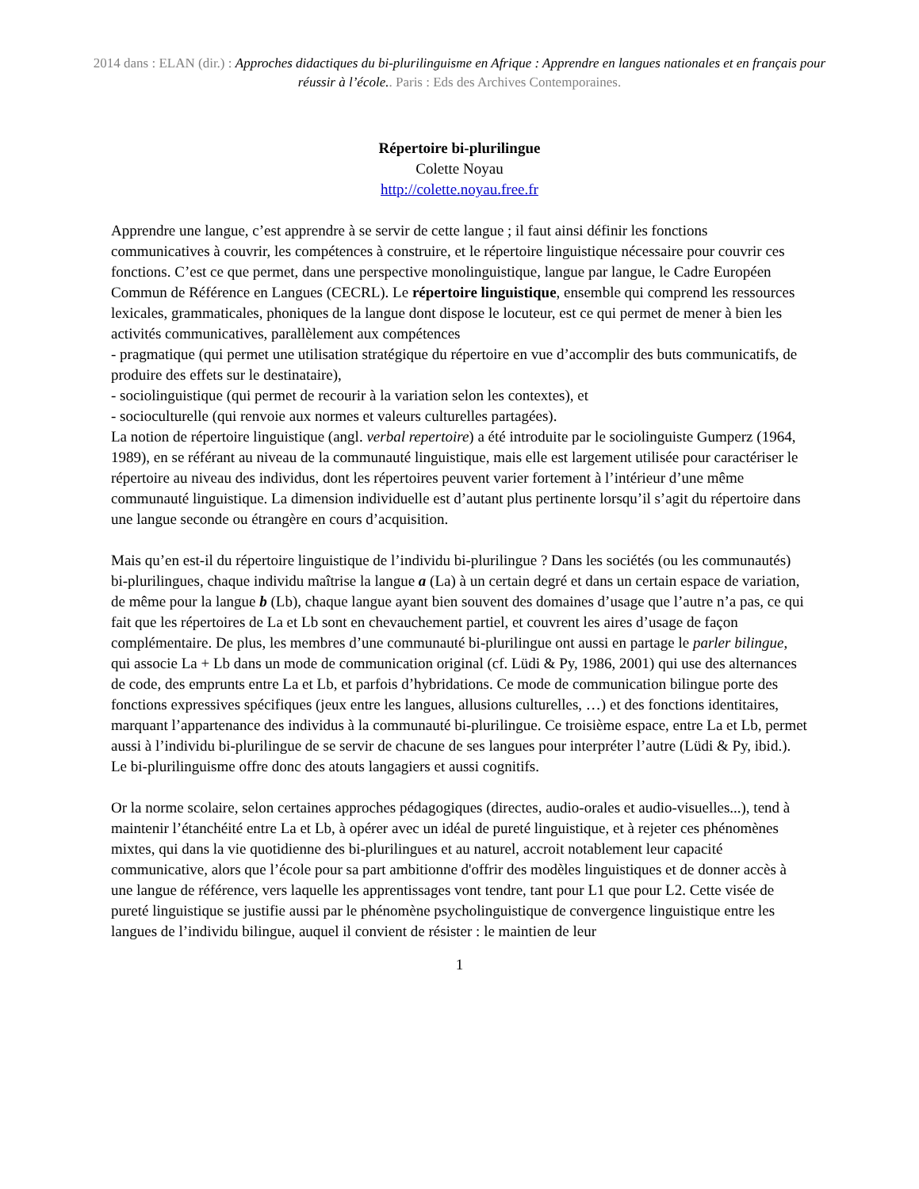2014 dans : ELAN (dir.) : Approches didactiques du bi-plurilinguisme en Afrique : Apprendre en langues nationales et en français pour réussir à l’école.. Paris : Eds des Archives Contemporaines.
Répertoire bi-plurilingue
Colette Noyau
http://colette.noyau.free.fr
Apprendre une langue, c’est apprendre à se servir de cette langue ; il faut ainsi définir les fonctions communicatives à couvrir, les compétences à construire, et le répertoire linguistique nécessaire pour couvrir ces fonctions. C’est ce que permet, dans une perspective monolinguistique, langue par langue, le Cadre Européen Commun de Référence en Langues (CECRL). Le répertoire linguistique, ensemble qui comprend les ressources lexicales, grammaticales, phoniques de la langue dont dispose le locuteur, est ce qui permet de mener à bien les activités communicatives, parallèlement aux compétences
- pragmatique (qui permet une utilisation stratégique du répertoire en vue d’accomplir des buts communicatifs, de produire des effets sur le destinataire),
- sociolinguistique (qui permet de recourir à la variation selon les contextes), et
- socioculturelle (qui renvoie aux normes et valeurs culturelles partagées).
La notion de répertoire linguistique (angl. verbal repertoire) a été introduite par le sociolinguiste Gumperz (1964, 1989), en se référant au niveau de la communauté linguistique, mais elle est largement utilisée pour caractériser le répertoire au niveau des individus, dont les répertoires peuvent varier fortement à l’intérieur d’une même communauté linguistique. La dimension individuelle est d’autant plus pertinente lorsqu’il s’agit du répertoire dans une langue seconde ou étrangère en cours d’acquisition.
Mais qu’en est-il du répertoire linguistique de l’individu bi-plurilingue ? Dans les sociétés (ou les communautés) bi-plurilingues, chaque individu maîtrise la langue a (La) à un certain degré et dans un certain espace de variation, de même pour la langue b (Lb), chaque langue ayant bien souvent des domaines d’usage que l’autre n’a pas, ce qui fait que les répertoires de La et Lb sont en chevauchement partiel, et couvrent les aires d’usage de façon complémentaire. De plus, les membres d’une communauté bi-plurilingue ont aussi en partage le parler bilingue, qui associe La + Lb dans un mode de communication original (cf. Lüdi & Py, 1986, 2001) qui use des alternances de code, des emprunts entre La et Lb, et parfois d’hybridations. Ce mode de communication bilingue porte des fonctions expressives spécifiques (jeux entre les langues, allusions culturelles, …) et des fonctions identitaires, marquant l’appartenance des individus à la communauté bi-plurilingue. Ce troisième espace, entre La et Lb, permet aussi à l’individu bi-plurilingue de se servir de chacune de ses langues pour interpréter l’autre (Lüdi & Py, ibid.). Le bi-plurilinguisme offre donc des atouts langagiers et aussi cognitifs.
Or la norme scolaire, selon certaines approches pédagogiques (directes, audio-orales et audio-visuelles...), tend à maintenir l’étanchéité entre La et Lb, à opérer avec un idéal de pureté linguistique, et à rejeter ces phénomènes mixtes, qui dans la vie quotidienne des bi-plurilingues et au naturel, accroit notablement leur capacité communicative, alors que l’école pour sa part ambitionne d'offrir des modèles linguistiques et de donner accès à une langue de référence, vers laquelle les apprentissages vont tendre, tant pour L1 que pour L2. Cette visée de pureté linguistique se justifie aussi par le phénomène psycholinguistique de convergence linguistique entre les langues de l’individu bilingue, auquel il convient de résister : le maintien de leur
1